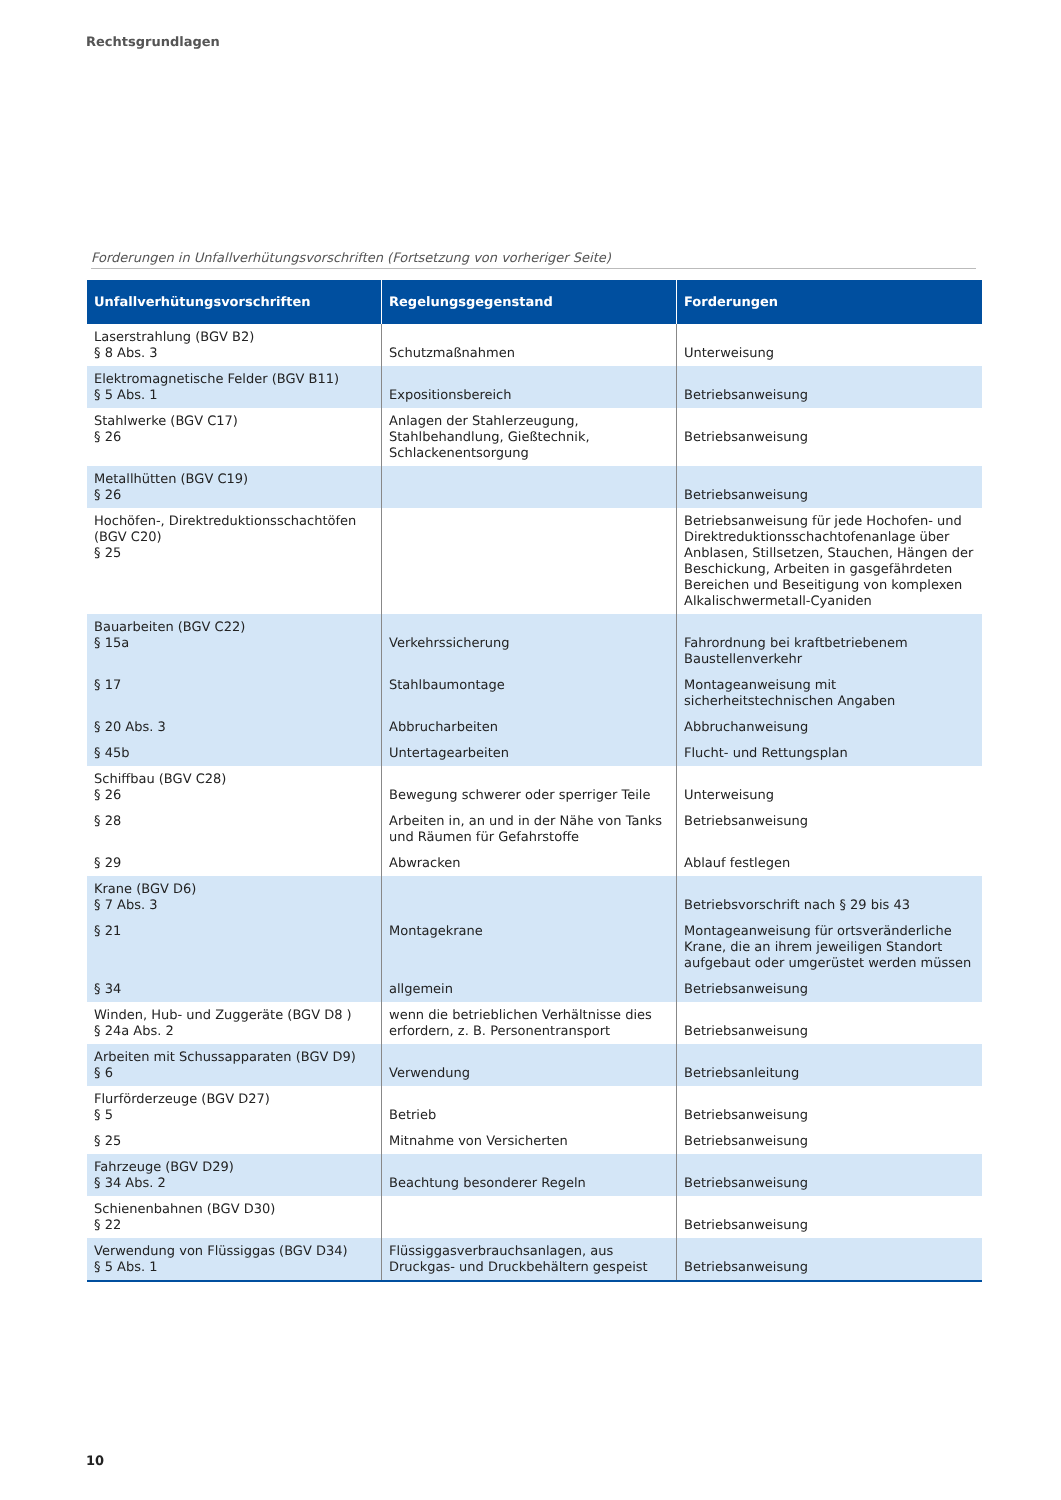Rechtsgrundlagen
Forderungen in Unfallverhütungsvorschriften (Fortsetzung von vorheriger Seite)
| Unfallverhütungsvorschriften | Regelungsgegenstand | Forderungen |
| --- | --- | --- |
| Laserstrahlung (BGV B2) § 8 Abs. 3 | Schutzmaßnahmen | Unterweisung |
| Elektromagnetische Felder (BGV B11) § 5 Abs. 1 | Expositionsbereich | Betriebsanweisung |
| Stahlwerke (BGV C17) § 26 | Anlagen der Stahlerzeugung, Stahlbehandlung, Gießtechnik, Schlackenentsorgung | Betriebsanweisung |
| Metallhütten (BGV C19) § 26 | | Betriebsanweisung |
| Hochöfen-, Direktreduktionsschachtöfen (BGV C20) § 25 | | Betriebsanweisung für jede Hochofen- und Direktreduktionsschachtofenanlage über Anblasen, Stillsetzen, Stauchen, Hängen der Beschickung, Arbeiten in gasgefährdeten Bereichen und Beseitigung von komplexen Alkalischwermetall-Cyaniden |
| Bauarbeiten (BGV C22) § 15a | Verkehrssicherung | Fahrordnung bei kraftbetriebenem Baustellenverkehr |
| § 17 | Stahlbaumontage | Montageanweisung mit sicherheitstechnischen Angaben |
| § 20 Abs. 3 | Abbrucharbeiten | Abbruchanweisung |
| § 45b | Untertagearbeiten | Flucht- und Rettungsplan |
| Schiffbau (BGV C28) § 26 | Bewegung schwerer oder sperriger Teile | Unterweisung |
| § 28 | Arbeiten in, an und in der Nähe von Tanks und Räumen für Gefahrstoffe | Betriebsanweisung |
| § 29 | Abwracken | Ablauf festlegen |
| Krane (BGV D6) § 7 Abs. 3 | | Betriebsvorschrift nach § 29 bis 43 |
| § 21 | Montagekrane | Montageanweisung für ortsveränderliche Krane, die an ihrem jeweiligen Standort aufgebaut oder umgerüstet werden müssen |
| § 34 | allgemein | Betriebsanweisung |
| Winden, Hub- und Zuggeräte (BGV D8 ) § 24a Abs. 2 | wenn die betrieblichen Verhältnisse dies erfordern, z. B. Personentransport | Betriebsanweisung |
| Arbeiten mit Schussapparaten (BGV D9) § 6 | Verwendung | Betriebsanleitung |
| Flurförderzeuge (BGV D27) § 5 | Betrieb | Betriebsanweisung |
| § 25 | Mitnahme von Versicherten | Betriebsanweisung |
| Fahrzeuge (BGV D29) § 34 Abs. 2 | Beachtung besonderer Regeln | Betriebsanweisung |
| Schienenbahnen (BGV D30) § 22 | | Betriebsanweisung |
| Verwendung von Flüssiggas (BGV D34) § 5 Abs. 1 | Flüssiggasverbrauchsanlagen, aus Druckgas- und Druckbehältern gespeist | Betriebsanweisung |
10